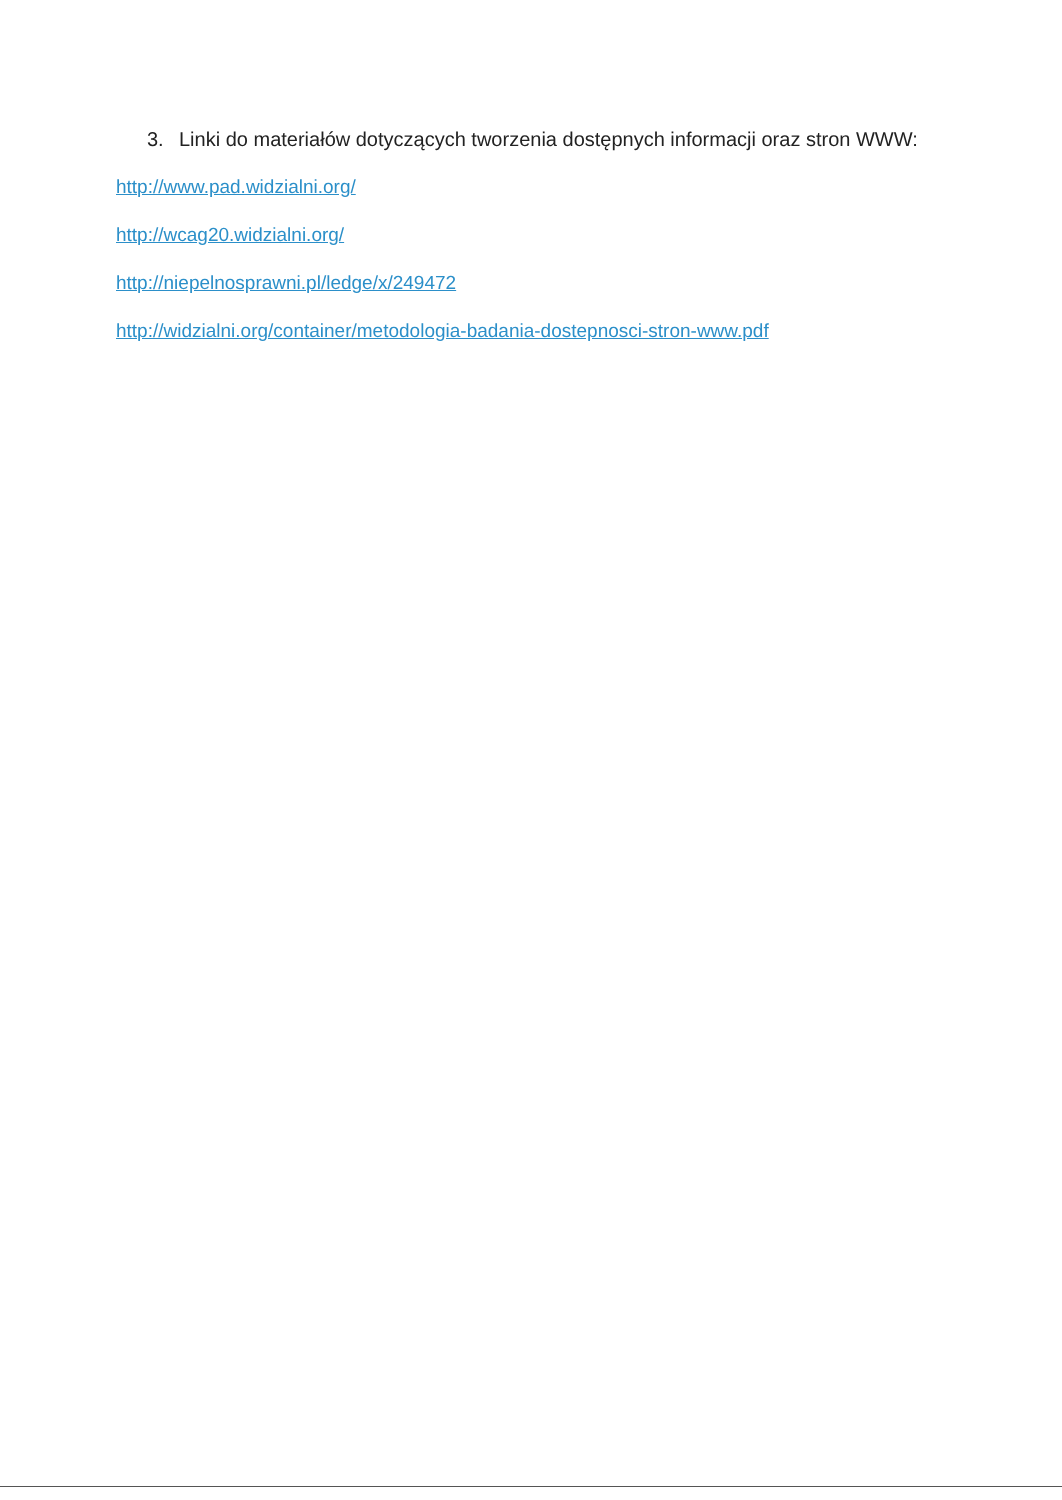3. Linki do materiałów dotyczących tworzenia dostępnych informacji oraz stron WWW:
http://www.pad.widzialni.org/
http://wcag20.widzialni.org/
http://niepelnosprawni.pl/ledge/x/249472
http://widzialni.org/container/metodologia-badania-dostepnosci-stron-www.pdf